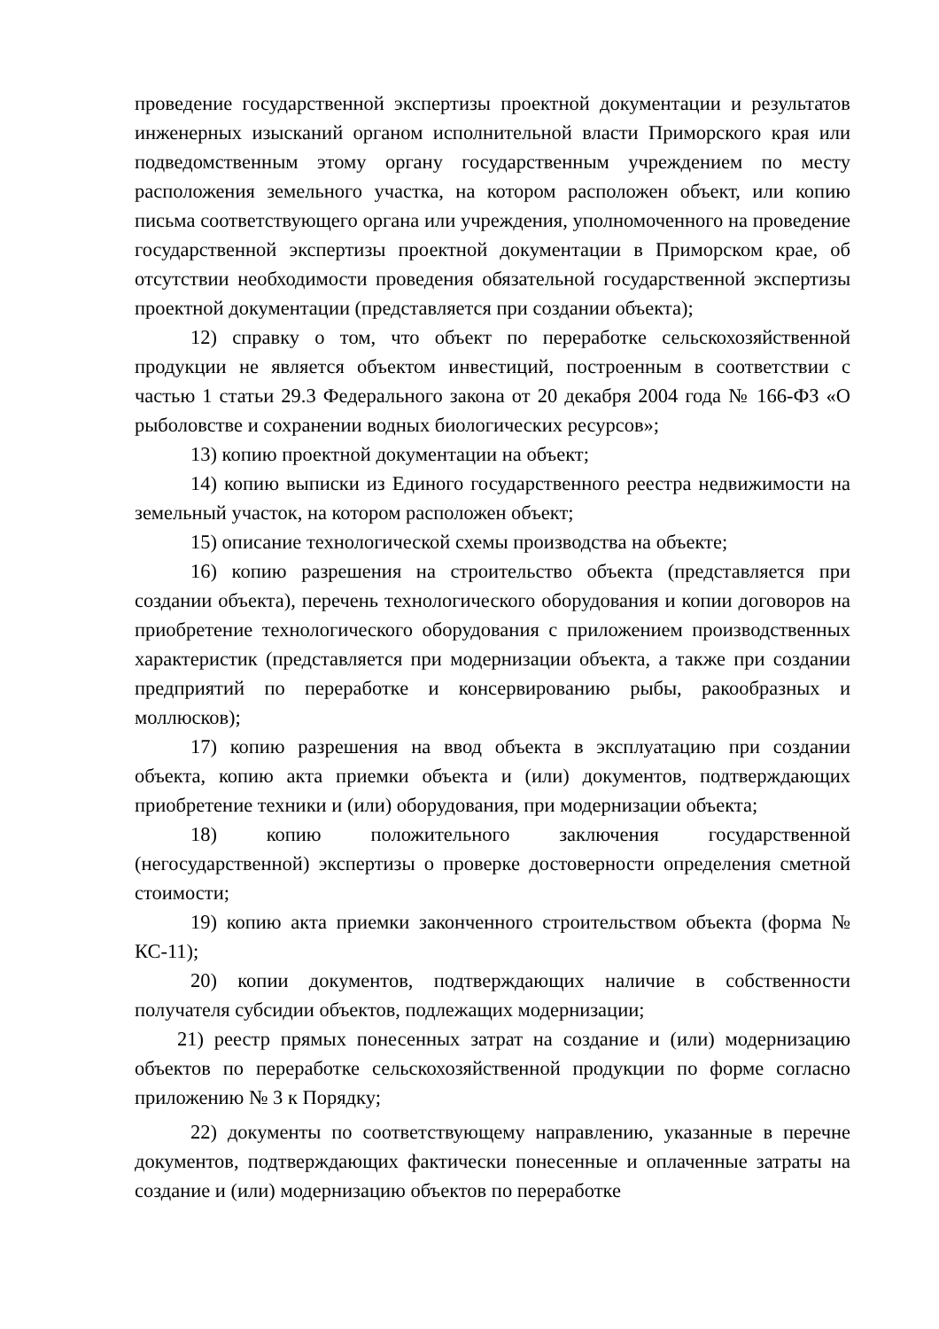проведение государственной экспертизы проектной документации и результатов инженерных изысканий органом исполнительной власти Приморского края или подведомственным этому органу государственным учреждением по месту расположения земельного участка, на котором расположен объект, или копию письма соответствующего органа или учреждения, уполномоченного на проведение государственной экспертизы проектной документации в Приморском крае, об отсутствии необходимости проведения обязательной государственной экспертизы проектной документации (представляется при создании объекта);
12) справку о том, что объект по переработке сельскохозяйственной продукции не является объектом инвестиций, построенным в соответствии с частью 1 статьи 29.3 Федерального закона от 20 декабря 2004 года № 166-ФЗ «О рыболовстве и сохранении водных биологических ресурсов»;
13) копию проектной документации на объект;
14) копию выписки из Единого государственного реестра недвижимости на земельный участок, на котором расположен объект;
15) описание технологической схемы производства на объекте;
16) копию разрешения на строительство объекта (представляется при создании объекта), перечень технологического оборудования и копии договоров на приобретение технологического оборудования с приложением производственных характеристик (представляется при модернизации объекта, а также при создании предприятий по переработке и консервированию рыбы, ракообразных и моллюсков);
17) копию разрешения на ввод объекта в эксплуатацию при создании объекта, копию акта приемки объекта и (или) документов, подтверждающих приобретение техники и (или) оборудования, при модернизации объекта;
18) копию положительного заключения государственной (негосударственной) экспертизы о проверке достоверности определения сметной стоимости;
19) копию акта приемки законченного строительством объекта (форма № КС-11);
20) копии документов, подтверждающих наличие в собственности получателя субсидии объектов, подлежащих модернизации;
21) реестр прямых понесенных затрат на создание и (или) модернизацию объектов по переработке сельскохозяйственной продукции по форме согласно приложению № 3 к Порядку;
22) документы по соответствующему направлению, указанные в перечне документов, подтверждающих фактически понесенные и оплаченные затраты на создание и (или) модернизацию объектов по переработке